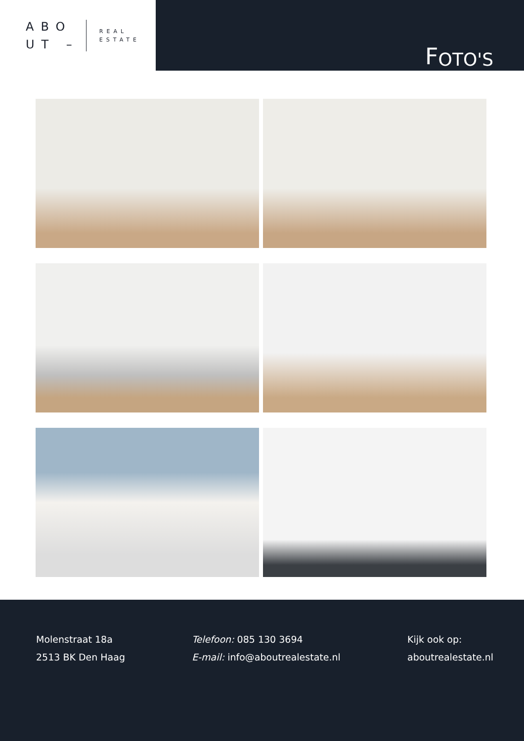ABO
UT –
REAL
ESTATE
F OTO'S
Molenstraat 18a
2513 BK Den Haag
Telefoon: 085 130 3694
E-mail: info@aboutrealestate.nl
Kijk ook op:
aboutrealestate.nl